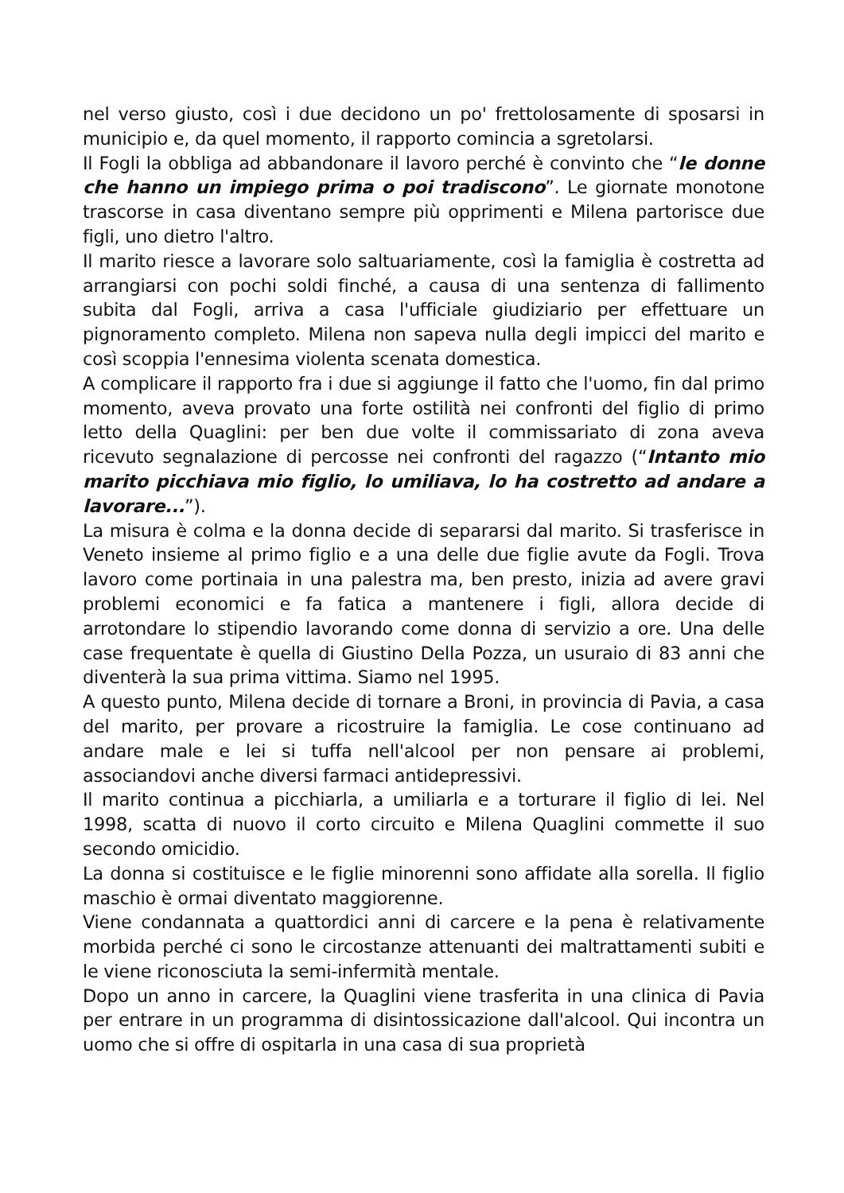nel verso giusto, così i due decidono un po' frettolosamente di sposarsi in municipio e, da quel momento, il rapporto comincia a sgretolarsi.
Il Fogli la obbliga ad abbandonare il lavoro perché è convinto che “le donne che hanno un impiego prima o poi tradiscono”. Le giornate monotone trascorse in casa diventano sempre più opprimenti e Milena partorisce due figli, uno dietro l'altro.
Il marito riesce a lavorare solo saltuariamente, così la famiglia è costretta ad arrangiarsi con pochi soldi finché, a causa di una sentenza di fallimento subita dal Fogli, arriva a casa l'ufficiale giudiziario per effettuare un pignoramento completo. Milena non sapeva nulla degli impicci del marito e così scoppia l'ennesima violenta scenata domestica.
A complicare il rapporto fra i due si aggiunge il fatto che l'uomo, fin dal primo momento, aveva provato una forte ostilità nei confronti del figlio di primo letto della Quaglini: per ben due volte il commissariato di zona aveva ricevuto segnalazione di percosse nei confronti del ragazzo (“Intanto mio marito picchiava mio figlio, lo umiliava, lo ha costretto ad andare a lavorare...”).
La misura è colma e la donna decide di separarsi dal marito. Si trasferisce in Veneto insieme al primo figlio e a una delle due figlie avute da Fogli. Trova lavoro come portinaia in una palestra ma, ben presto, inizia ad avere gravi problemi economici e fa fatica a mantenere i figli, allora decide di arrotondare lo stipendio lavorando come donna di servizio a ore. Una delle case frequentate è quella di Giustino Della Pozza, un usuraio di 83 anni che diventerà la sua prima vittima. Siamo nel 1995.
A questo punto, Milena decide di tornare a Broni, in provincia di Pavia, a casa del marito, per provare a ricostruire la famiglia. Le cose continuano ad andare male e lei si tuffa nell'alcool per non pensare ai problemi, associandovi anche diversi farmaci antidepressivi.
Il marito continua a picchiarla, a umiliarla e a torturare il figlio di lei. Nel 1998, scatta di nuovo il corto circuito e Milena Quaglini commette il suo secondo omicidio.
La donna si costituisce e le figlie minorenni sono affidate alla sorella. Il figlio maschio è ormai diventato maggiorenne.
Viene condannata a quattordici anni di carcere e la pena è relativamente morbida perché ci sono le circostanze attenuanti dei maltrattamenti subiti e le viene riconosciuta la semi-infermità mentale.
Dopo un anno in carcere, la Quaglini viene trasferita in una clinica di Pavia per entrare in un programma di disintossicazione dall'alcool. Qui incontra un uomo che si offre di ospitarla in una casa di sua proprietà